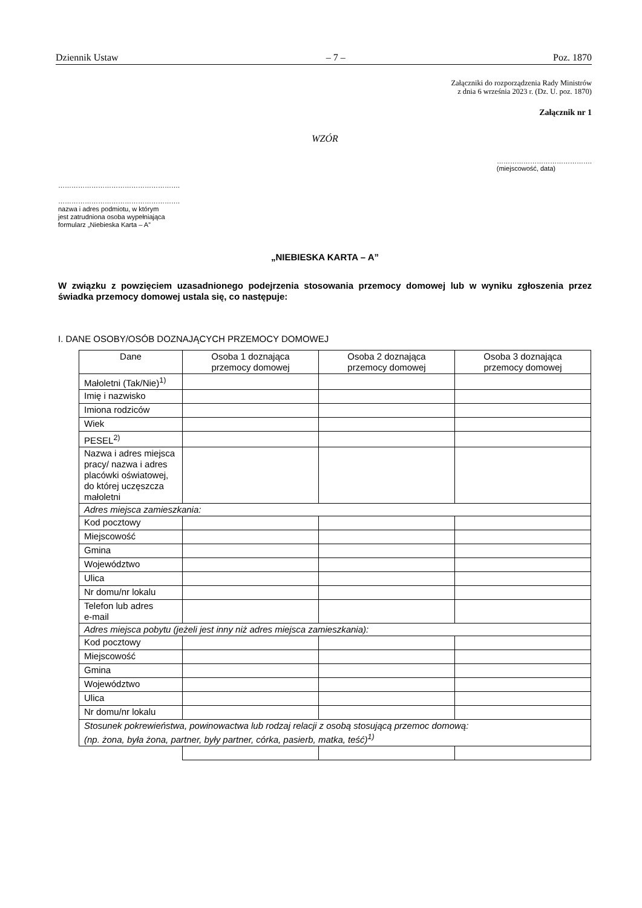Dziennik Ustaw – 7 – Poz. 1870
Załączniki do rozporządzenia Rady Ministrów
z dnia 6 września 2023 r. (Dz. U. poz. 1870)
Załącznik nr 1
WZÓR
…………………………………….
(miejscowość, data)
……………………………………………….
……………………………………………….
nazwa i adres podmiotu, w którym
jest zatrudniona osoba wypełniająca
formularz „Niebieska Karta – A”
„NIEBIESKA KARTA – A”
W związku z powzięciem uzasadnionego podejrzenia stosowania przemocy domowej lub w wyniku zgłoszenia przez świadka przemocy domowej ustala się, co następuje:
I. DANE OSOBY/OSÓB DOZNAJĄCYCH PRZEMOCY DOMOWEJ
| Dane | Osoba 1 doznająca przemocy domowej | Osoba 2 doznająca przemocy domowej | Osoba 3 doznająca przemocy domowej |
| --- | --- | --- | --- |
| Małoletni (Tak/Nie)<sup>1)</sup> | | | |
| Imię i nazwisko | | | |
| Imiona rodziców | | | |
| Wiek | | | |
| PESEL<sup>2)</sup> | | | |
| Nazwa i adres miejsca pracy/ nazwa i adres placówki oświatowej, do której uczęszcza małoletni | | | |
| Adres miejsca zamieszkania: | | | |
| Kod pocztowy | | | |
| Miejscowość | | | |
| Gmina | | | |
| Województwo | | | |
| Ulica | | | |
| Nr domu/nr lokalu | | | |
| Telefon lub adres e-mail | | | |
| Adres miejsca pobytu (jeżeli jest inny niż adres miejsca zamieszkania): | | | |
| Kod pocztowy | | | |
| Miejscowość | | | |
| Gmina | | | |
| Województwo | | | |
| Ulica | | | |
| Nr domu/nr lokalu | | | |
| Stosunek pokrewieństwa, powinowactwa lub rodzaj relacji z osobą stosującą przemoc domową: (np. żona, była żona, partner, były partner, córka, pasierb, matka, teść)<sup>1)</sup> | | | |